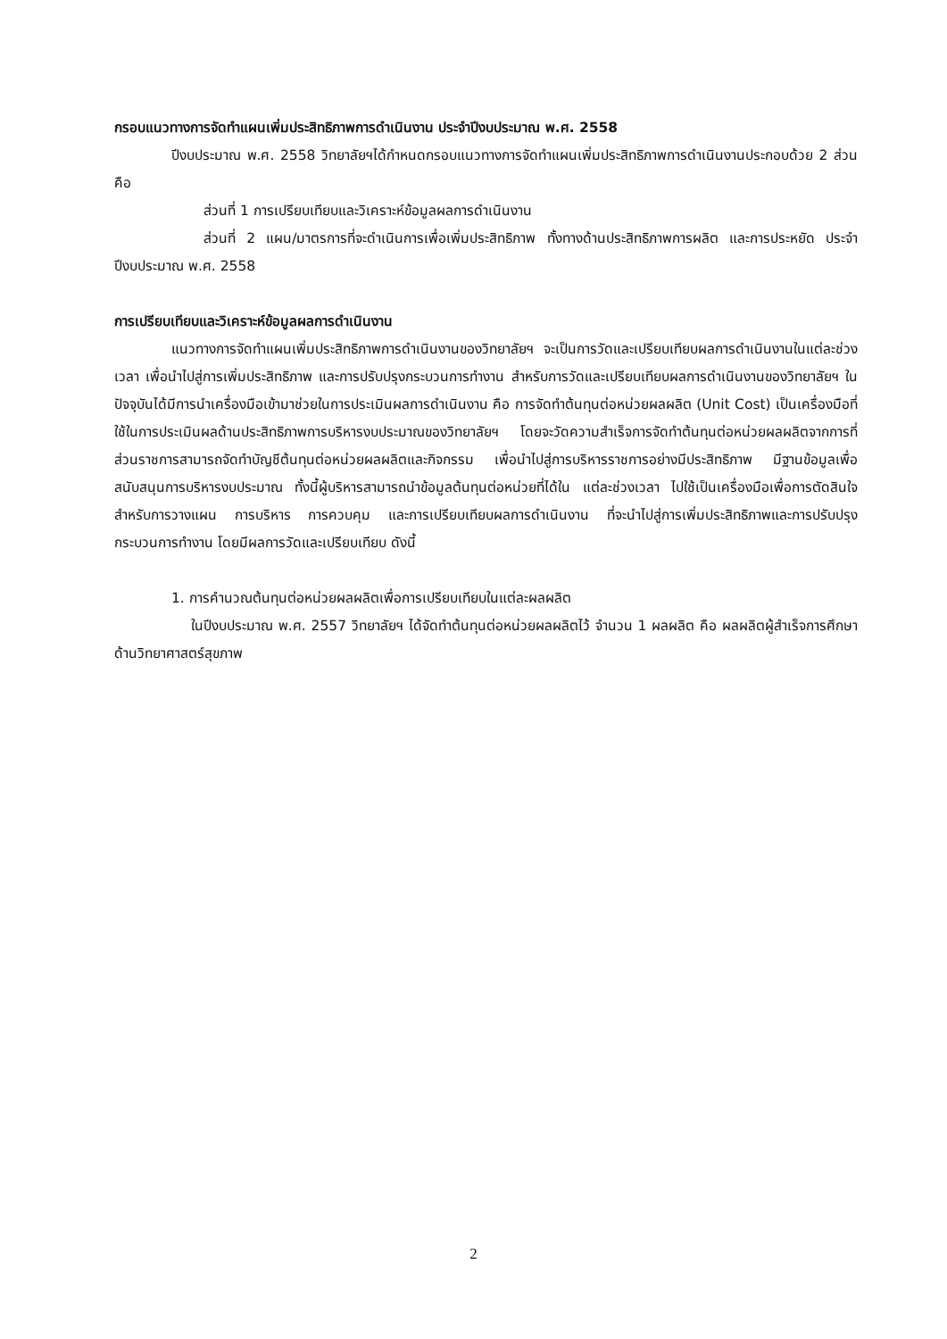กรอบแนวทางการจัดทำแผนเพิ่มประสิทธิภาพการดำเนินงาน ประจำปีงบประมาณ พ.ศ. 2558
ปีงบประมาณ พ.ศ. 2558 วิทยาลัยฯได้กำหนดกรอบแนวทางการจัดทำแผนเพิ่มประสิทธิภาพการดำเนินงานประกอบด้วย 2 ส่วน คือ
ส่วนที่ 1 การเปรียบเทียบและวิเคราะห์ข้อมูลผลการดำเนินงาน
ส่วนที่ 2 แผน/มาตรการที่จะดำเนินการเพื่อเพิ่มประสิทธิภาพ ทั้งทางด้านประสิทธิภาพการผลิต และการประหยัด ประจำปีงบประมาณ พ.ศ. 2558
การเปรียบเทียบและวิเคราะห์ข้อมูลผลการดำเนินงาน
แนวทางการจัดทำแผนเพิ่มประสิทธิภาพการดำเนินงานของวิทยาลัยฯ จะเป็นการวัดและเปรียบเทียบผลการดำเนินงานในแต่ละช่วงเวลา เพื่อนำไปสู่การเพิ่มประสิทธิภาพ และการปรับปรุงกระบวนการทำงาน สำหรับการวัดและเปรียบเทียบผลการดำเนินงานของวิทยาลัยฯ ในปัจจุบันได้มีการนำเครื่องมือเข้ามาช่วยในการประเมินผลการดำเนินงาน คือ การจัดทำต้นทุนต่อหน่วยผลผลิต (Unit Cost) เป็นเครื่องมือที่ใช้ในการประเมินผลด้านประสิทธิภาพการบริหารงบประมาณของวิทยาลัยฯ โดยจะวัดความสำเร็จการจัดทำต้นทุนต่อหน่วยผลผลิตจากการที่ส่วนราชการสามารถจัดทำบัญชีต้นทุนต่อหน่วยผลผลิตและกิจกรรม เพื่อนำไปสู่การบริหารราชการอย่างมีประสิทธิภาพ มีฐานข้อมูลเพื่อสนับสนุนการบริหารงบประมาณ ทั้งนี้ผู้บริหารสามารถนำข้อมูลต้นทุนต่อหน่วยที่ได้ใน แต่ละช่วงเวลา ไปใช้เป็นเครื่องมือเพื่อการตัดสินใจสำหรับการวางแผน การบริหาร การควบคุม และการเปรียบเทียบผลการดำเนินงาน ที่จะนำไปสู่การเพิ่มประสิทธิภาพและการปรับปรุงกระบวนการทำงาน โดยมีผลการวัดและเปรียบเทียบ ดังนี้
1. การคำนวณต้นทุนต่อหน่วยผลผลิตเพื่อการเปรียบเทียบในแต่ละผลผลิต
ในปีงบประมาณ พ.ศ. 2557 วิทยาลัยฯ ได้จัดทำต้นทุนต่อหน่วยผลผลิตไว้ จำนวน 1 ผลผลิต คือ ผลผลิตผู้สำเร็จการศึกษาด้านวิทยาศาสตร์สุขภาพ
2